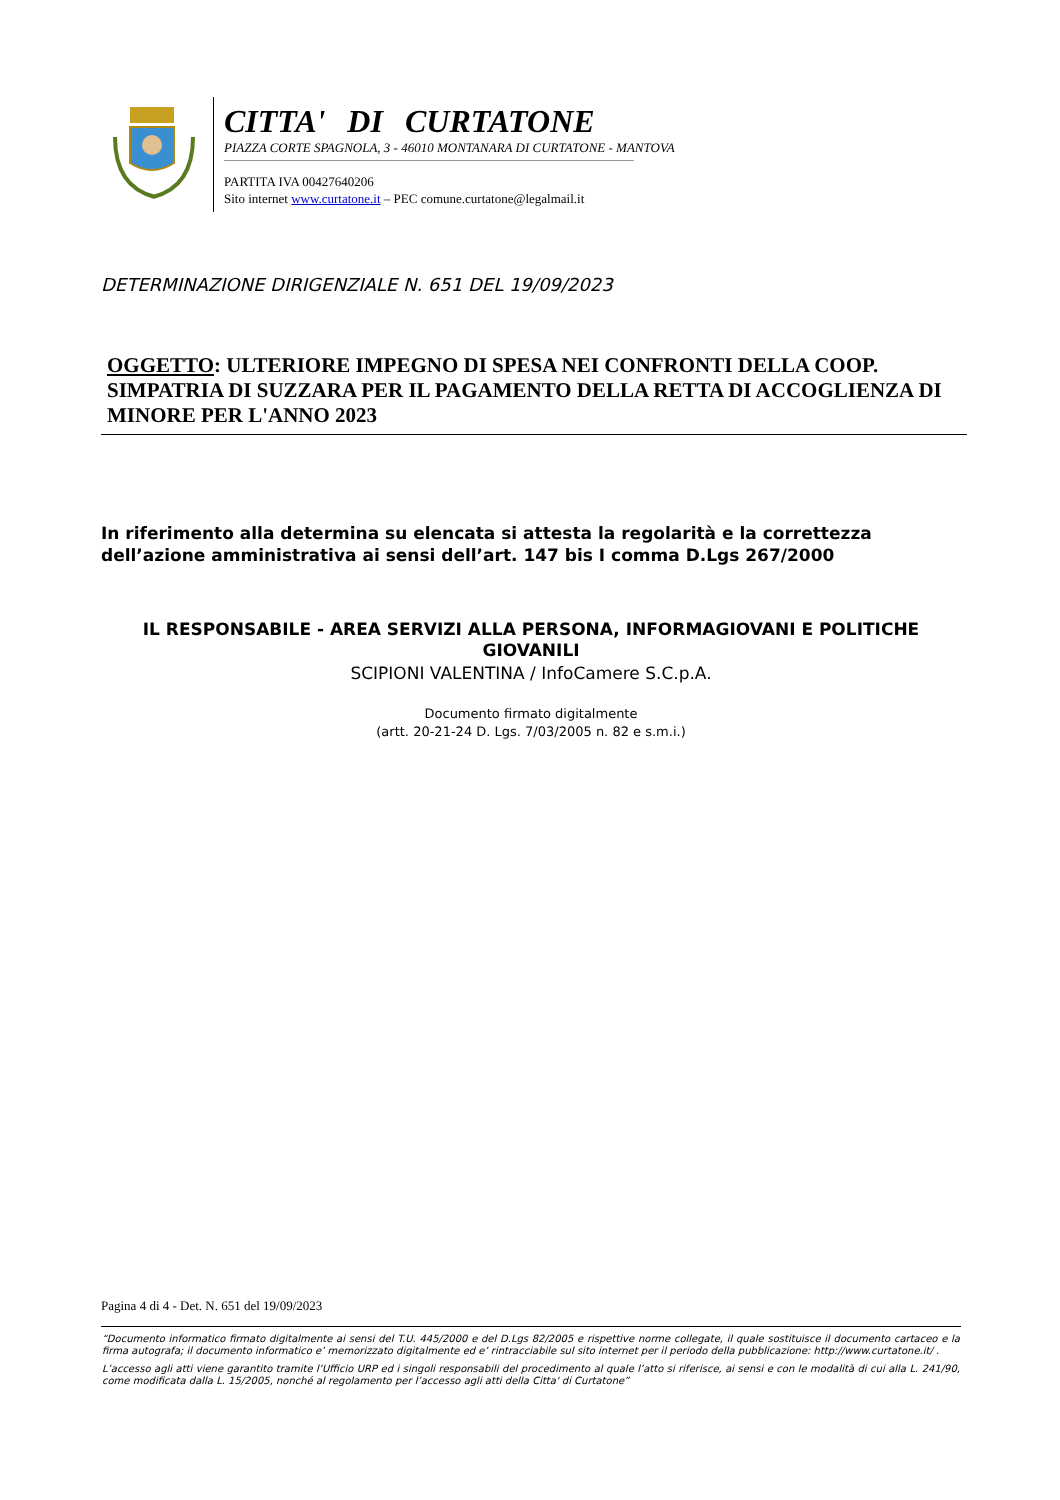CITTA' DI CURTATONE
PIAZZA CORTE SPAGNOLA, 3 - 46010 MONTANARA DI CURTATONE - MANTOVA
PARTITA IVA 00427640206
Sito internet www.curtatone.it – PEC comune.curtatone@legalmail.it
DETERMINAZIONE DIRIGENZIALE N. 651 DEL 19/09/2023
OGGETTO: ULTERIORE IMPEGNO DI SPESA NEI CONFRONTI DELLA COOP. SIMPATRIA DI SUZZARA PER IL PAGAMENTO DELLA RETTA DI ACCOGLIENZA DI MINORE PER L'ANNO 2023
In riferimento alla determina su elencata si attesta la regolarità e la correttezza dell’azione amministrativa ai sensi dell’art. 147 bis I comma D.Lgs 267/2000
IL RESPONSABILE - AREA SERVIZI ALLA PERSONA, INFORMAGIOVANI E POLITICHE GIOVANILI
SCIPIONI VALENTINA / InfoCamere S.C.p.A.
Documento firmato digitalmente
(artt. 20-21-24 D. Lgs. 7/03/2005 n. 82 e s.m.i.)
Pagina 4 di 4 - Det. N. 651 del 19/09/2023
“Documento informatico firmato digitalmente ai sensi del T.U. 445/2000 e del D.Lgs 82/2005 e rispettive norme collegate, il quale sostituisce il documento cartaceo e la firma autografa; il documento informatico e’ memorizzato digitalmente ed e’ rintracciabile sul sito internet per il periodo della pubblicazione: http://www.curtatone.it/ .
L’accesso agli atti viene garantito tramite l’Ufficio URP ed i singoli responsabili del procedimento al quale l’atto si riferisce, ai sensi e con le modalità di cui alla L. 241/90, come modificata dalla L. 15/2005, nonché al regolamento per l’accesso agli atti della Citta' di Curtatone”